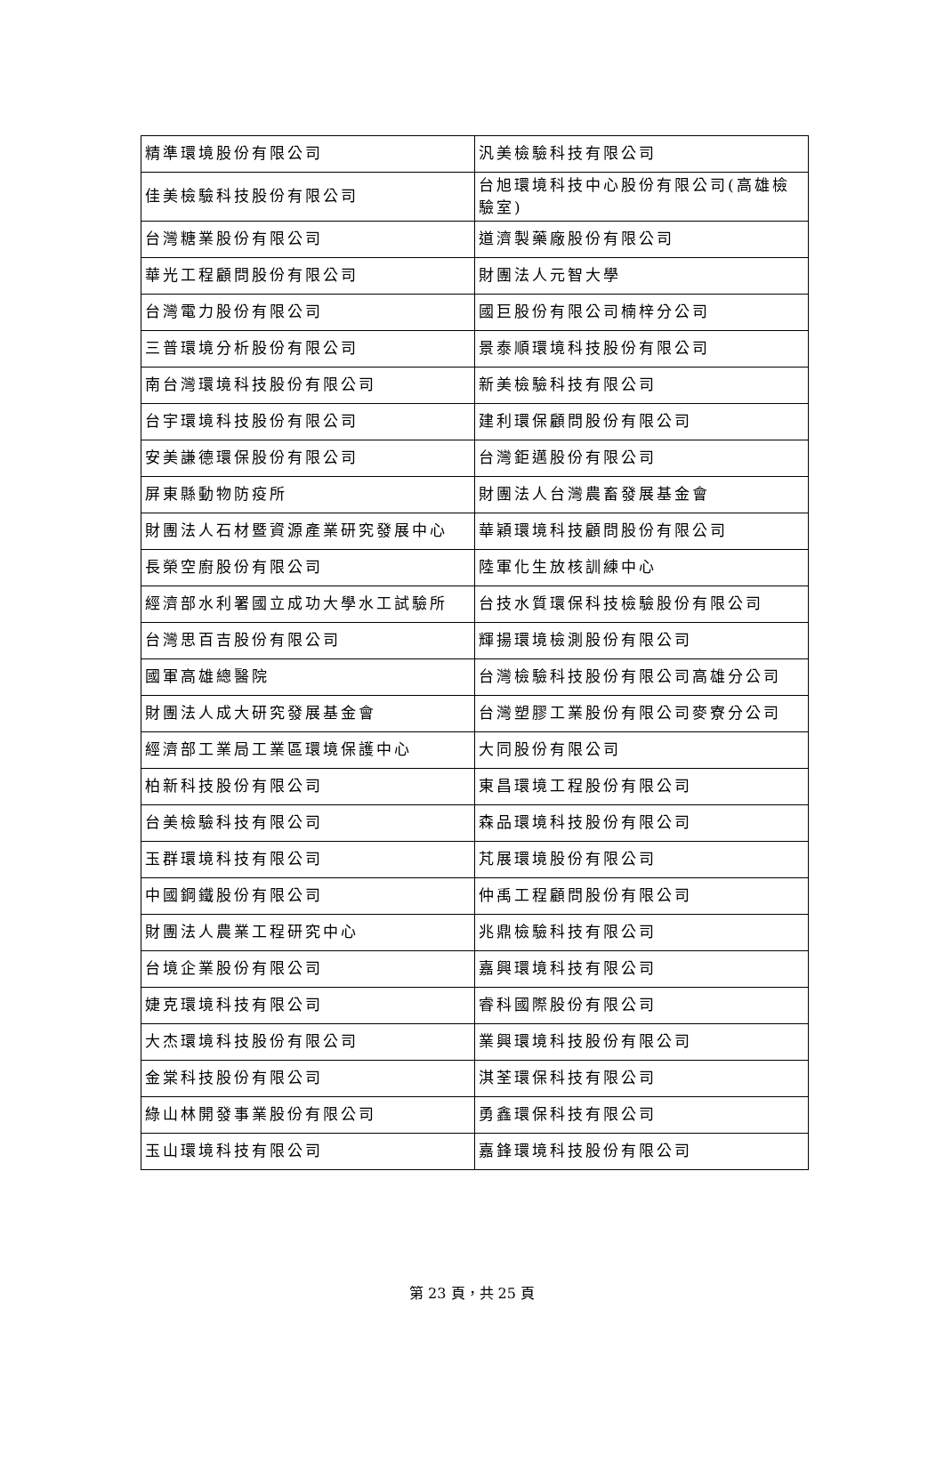| 精準環境股份有限公司 | 汎美檢驗科技有限公司 |
| 佳美檢驗科技股份有限公司 | 台旭環境科技中心股份有限公司(高雄檢驗室) |
| 台灣糖業股份有限公司 | 道濟製藥廠股份有限公司 |
| 華光工程顧問股份有限公司 | 財團法人元智大學 |
| 台灣電力股份有限公司 | 國巨股份有限公司楠梓分公司 |
| 三普環境分析股份有限公司 | 景泰順環境科技股份有限公司 |
| 南台灣環境科技股份有限公司 | 新美檢驗科技有限公司 |
| 台宇環境科技股份有限公司 | 建利環保顧問股份有限公司 |
| 安美謙德環保股份有限公司 | 台灣鉅邁股份有限公司 |
| 屏東縣動物防疫所 | 財團法人台灣農畜發展基金會 |
| 財團法人石材暨資源產業研究發展中心 | 華穎環境科技顧問股份有限公司 |
| 長榮空廚股份有限公司 | 陸軍化生放核訓練中心 |
| 經濟部水利署國立成功大學水工試驗所 | 台技水質環保科技檢驗股份有限公司 |
| 台灣思百吉股份有限公司 | 輝揚環境檢測股份有限公司 |
| 國軍高雄總醫院 | 台灣檢驗科技股份有限公司高雄分公司 |
| 財團法人成大研究發展基金會 | 台灣塑膠工業股份有限公司麥寮分公司 |
| 經濟部工業局工業區環境保護中心 | 大同股份有限公司 |
| 柏新科技股份有限公司 | 東昌環境工程股份有限公司 |
| 台美檢驗科技有限公司 | 森品環境科技股份有限公司 |
| 玉群環境科技有限公司 | 芃展環境股份有限公司 |
| 中國鋼鐵股份有限公司 | 仲禹工程顧問股份有限公司 |
| 財團法人農業工程研究中心 | 兆鼎檢驗科技有限公司 |
| 台境企業股份有限公司 | 嘉興環境科技有限公司 |
| 婕克環境科技有限公司 | 睿科國際股份有限公司 |
| 大杰環境科技股份有限公司 | 業興環境科技股份有限公司 |
| 金棠科技股份有限公司 | 淇荃環保科技有限公司 |
| 綠山林開發事業股份有限公司 | 勇鑫環保科技有限公司 |
| 玉山環境科技有限公司 | 嘉鋒環境科技股份有限公司 |
第 23 頁，共 25 頁